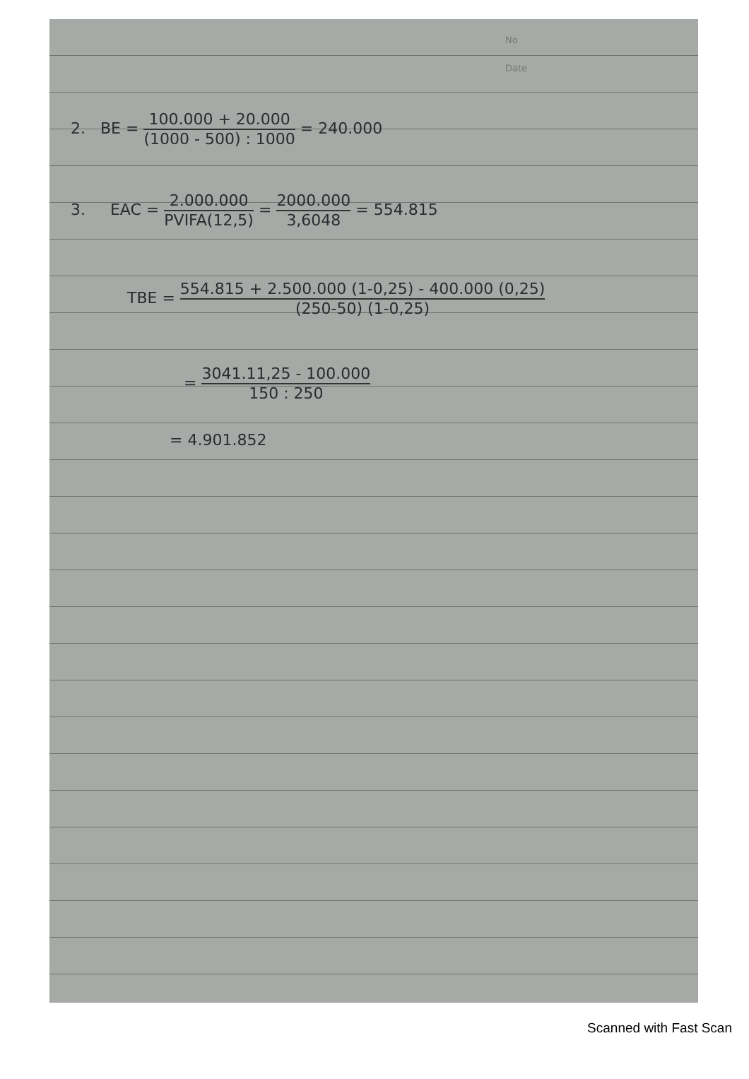No
Date
2. BE = 100.000 + 20.000 (1000 - 500) : 1000 = 240.000
3. EAC = 2.000.000 PVIFA(12,5) = 2000.000 3,6048 = 554.815
TBE = 554.815 + 2.500.000 (1-0,25) - 400.000 (0,25) (250-50) (1-0,25)
= 3041.11,25 - 100.000 150 : 250
= 4.901.852
Scanned with Fast Scan